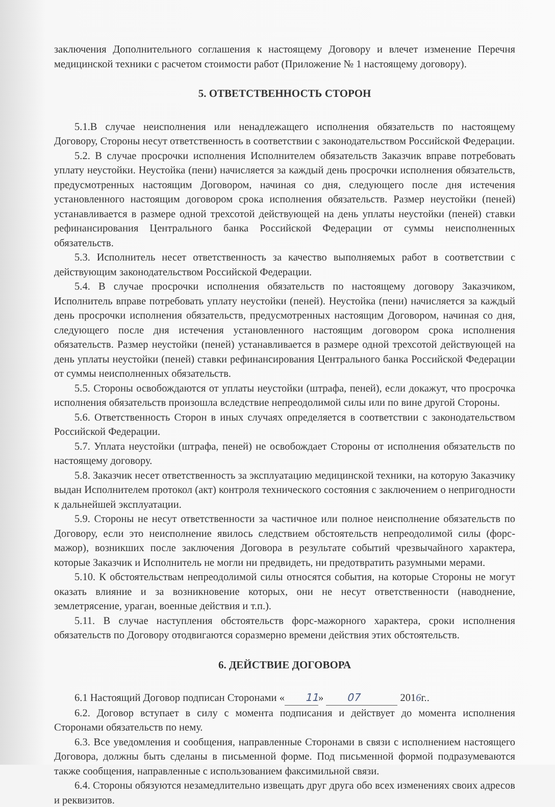заключения Дополнительного соглашения к настоящему Договору и влечет изменение Перечня медицинской техники с расчетом стоимости работ (Приложение № 1 настоящему договору).
5. ОТВЕТСТВЕННОСТЬ СТОРОН
5.1.В случае неисполнения или ненадлежащего исполнения обязательств по настоящему Договору, Стороны несут ответственность в соответствии с законодательством Российской Федерации.
5.2. В случае просрочки исполнения Исполнителем обязательств Заказчик вправе потребовать уплату неустойки. Неустойка (пени) начисляется за каждый день просрочки исполнения обязательств, предусмотренных настоящим Договором, начиная со дня, следующего после дня истечения установленного настоящим договором срока исполнения обязательств. Размер неустойки (пеней) устанавливается в размере одной трехсотой действующей на день уплаты неустойки (пеней) ставки рефинансирования Центрального банка Российской Федерации от суммы неисполненных обязательств.
5.3. Исполнитель несет ответственность за качество выполняемых работ в соответствии с действующим законодательством Российской Федерации.
5.4. В случае просрочки исполнения обязательств по настоящему договору Заказчиком, Исполнитель вправе потребовать уплату неустойки (пеней). Неустойка (пени) начисляется за каждый день просрочки исполнения обязательств, предусмотренных настоящим Договором, начиная со дня, следующего после дня истечения установленного настоящим договором срока исполнения обязательств. Размер неустойки (пеней) устанавливается в размере одной трехсотой действующей на день уплаты неустойки (пеней) ставки рефинансирования Центрального банка Российской Федерации от суммы неисполненных обязательств.
5.5. Стороны освобождаются от уплаты неустойки (штрафа, пеней), если докажут, что просрочка исполнения обязательств произошла вследствие непреодолимой силы или по вине другой Стороны.
5.6. Ответственность Сторон в иных случаях определяется в соответствии с законодательством Российской Федерации.
5.7. Уплата неустойки (штрафа, пеней) не освобождает Стороны от исполнения обязательств по настоящему договору.
5.8. Заказчик несет ответственность за эксплуатацию медицинской техники, на которую Заказчику выдан Исполнителем протокол (акт) контроля технического состояния с заключением о непригодности к дальнейшей эксплуатации.
5.9. Стороны не несут ответственности за частичное или полное неисполнение обязательств по Договору, если это неисполнение явилось следствием обстоятельств непреодолимой силы (форс-мажор), возникших после заключения Договора в результате событий чрезвычайного характера, которые Заказчик и Исполнитель не могли ни предвидеть, ни предотвратить разумными мерами.
5.10. К обстоятельствам непреодолимой силы относятся события, на которые Стороны не могут оказать влияние и за возникновение которых, они не несут ответственности (наводнение, землетрясение, ураган, военные действия и т.п.).
5.11. В случае наступления обстоятельств форс-мажорного характера, сроки исполнения обязательств по Договору отодвигаются соразмерно времени действия этих обстоятельств.
6. ДЕЙСТВИЕ ДОГОВОРА
6.1 Настоящий Договор подписан Сторонами « 11 » 07 2016г..
6.2. Договор вступает в силу с момента подписания и действует до момента исполнения Сторонами обязательств по нему.
6.3. Все уведомления и сообщения, направленные Сторонами в связи с исполнением настоящего Договора, должны быть сделаны в письменной форме. Под письменной формой подразумеваются также сообщения, направленные с использованием факсимильной связи.
6.4. Стороны обязуются незамедлительно извещать друг друга обо всех изменениях своих адресов и реквизитов.